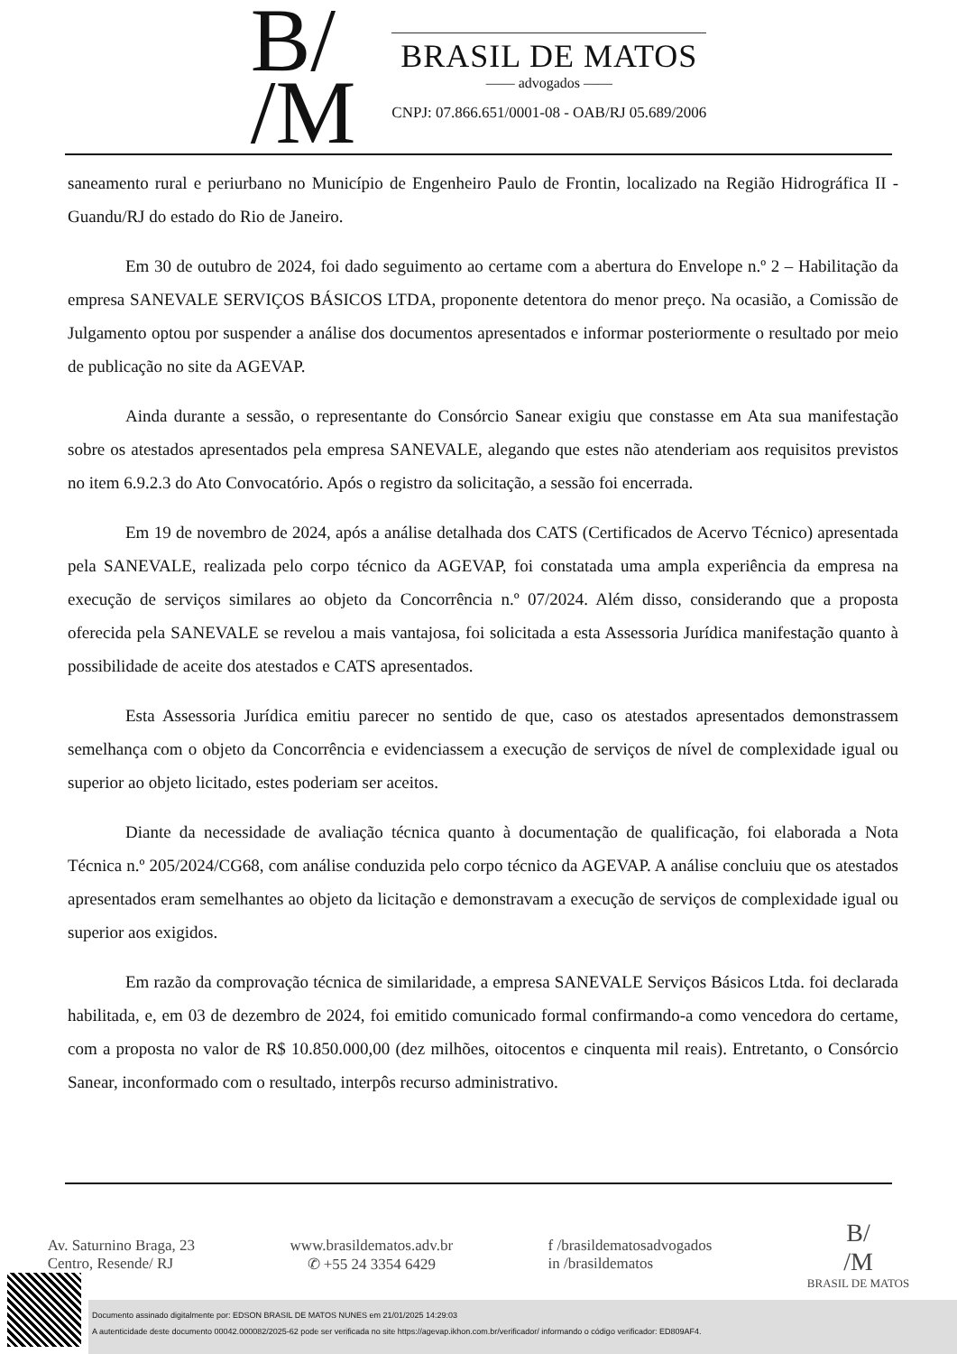B/
/M
BRASIL DE MATOS
—— advogados ——
CNPJ: 07.866.651/0001-08 - OAB/RJ 05.689/2006
saneamento rural e periurbano no Município de Engenheiro Paulo de Frontin, localizado na Região Hidrográfica II - Guandu/RJ do estado do Rio de Janeiro.
Em 30 de outubro de 2024, foi dado seguimento ao certame com a abertura do Envelope n.º 2 – Habilitação da empresa SANEVALE SERVIÇOS BÁSICOS LTDA, proponente detentora do menor preço. Na ocasião, a Comissão de Julgamento optou por suspender a análise dos documentos apresentados e informar posteriormente o resultado por meio de publicação no site da AGEVAP.
Ainda durante a sessão, o representante do Consórcio Sanear exigiu que constasse em Ata sua manifestação sobre os atestados apresentados pela empresa SANEVALE, alegando que estes não atenderiam aos requisitos previstos no item 6.9.2.3 do Ato Convocatório. Após o registro da solicitação, a sessão foi encerrada.
Em 19 de novembro de 2024, após a análise detalhada dos CATS (Certificados de Acervo Técnico) apresentada pela SANEVALE, realizada pelo corpo técnico da AGEVAP, foi constatada uma ampla experiência da empresa na execução de serviços similares ao objeto da Concorrência n.º 07/2024. Além disso, considerando que a proposta oferecida pela SANEVALE se revelou a mais vantajosa, foi solicitada a esta Assessoria Jurídica manifestação quanto à possibilidade de aceite dos atestados e CATS apresentados.
Esta Assessoria Jurídica emitiu parecer no sentido de que, caso os atestados apresentados demonstrassem semelhança com o objeto da Concorrência e evidenciassem a execução de serviços de nível de complexidade igual ou superior ao objeto licitado, estes poderiam ser aceitos.
Diante da necessidade de avaliação técnica quanto à documentação de qualificação, foi elaborada a Nota Técnica n.º 205/2024/CG68, com análise conduzida pelo corpo técnico da AGEVAP. A análise concluiu que os atestados apresentados eram semelhantes ao objeto da licitação e demonstravam a execução de serviços de complexidade igual ou superior aos exigidos.
Em razão da comprovação técnica de similaridade, a empresa SANEVALE Serviços Básicos Ltda. foi declarada habilitada, e, em 03 de dezembro de 2024, foi emitido comunicado formal confirmando-a como vencedora do certame, com a proposta no valor de R$ 10.850.000,00 (dez milhões, oitocentos e cinquenta mil reais). Entretanto, o Consórcio Sanear, inconformado com o resultado, interpôs recurso administrativo.
Av. Saturnino Braga, 23
Centro, Resende/ RJ
www.brasildematos.adv.br
✆ +55 24 3354 6429
f /brasildematosadvogados
in /brasildematos
B/
/M
BRASIL DE MATOS
Documento assinado digitalmente por: EDSON BRASIL DE MATOS NUNES em 21/01/2025 14:29:03
A autenticidade deste documento 00042.000082/2025-62 pode ser verificada no site https://agevap.ikhon.com.br/verificador/ informando o código verificador: ED809AF4.